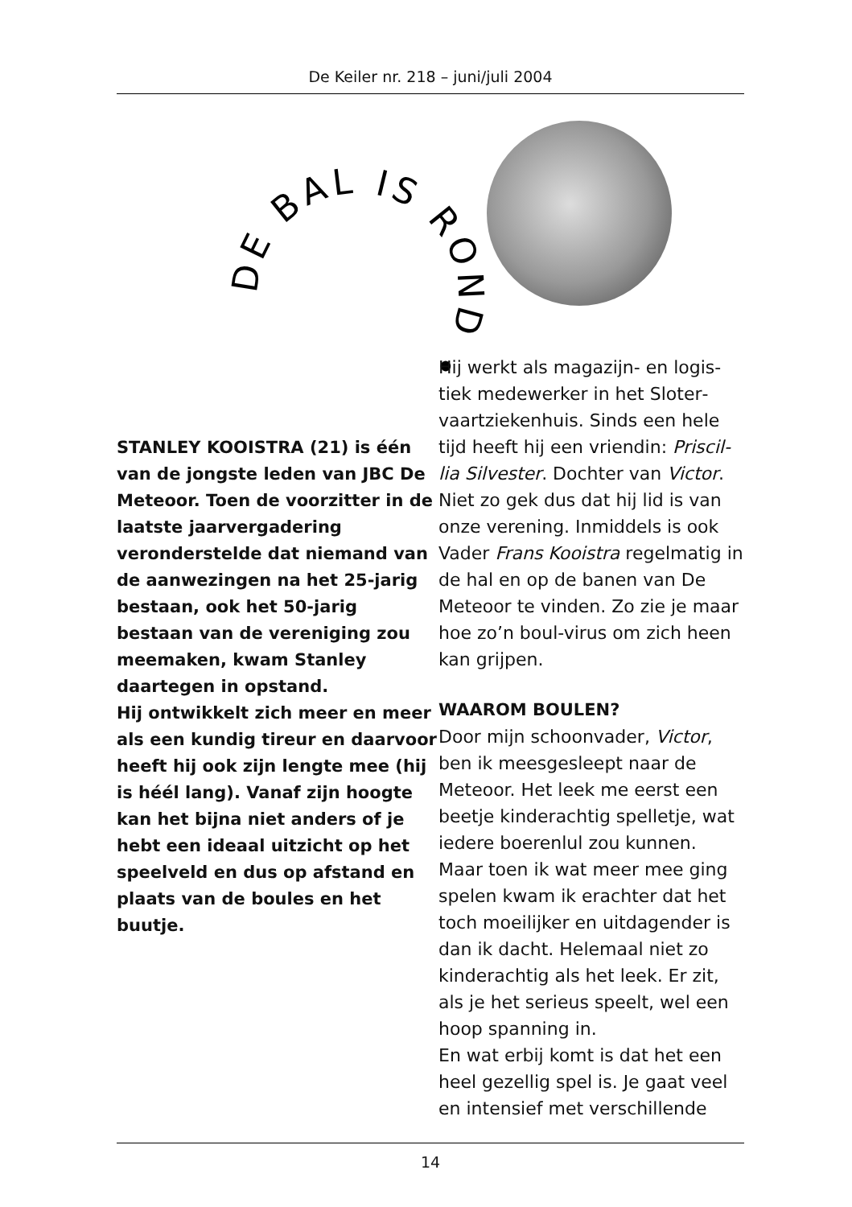De Keiler nr. 218 – juni/juli 2004
DE BAL IS ROND •
STANLEY KOOISTRA (21) is één van de jongste leden van JBC De Meteoor. Toen de voorzitter in de laatste jaarvergadering veronder­stelde dat niemand van de aan­wezingen na het 25-jarig be­staan, ook het 50-jarig bestaan van de vereniging zou meema­ken, kwam Stanley daartegen in opstand.
Hij ontwikkelt zich meer en meer als een kundig tireur en daarvoor heeft hij ook zijn lengte mee (hij is héél lang). Vanaf zijn hoogte kan het bijna niet anders of je hebt een ideaal uitzicht op het speelveld en dus op afstand en plaats van de boules en het buutje.
Hij werkt als magazijn- en logis­tiek medewerker in het Sloter­vaartziekenhuis. Sinds een hele tijd heeft hij een vriendin: Priscil­lia Silvester. Dochter van Victor. Niet zo gek dus dat hij lid is van onze verening. Inmiddels is ook Vader Frans Kooistra regelmatig in de hal en op de banen van De Meteoor te vinden. Zo zie je maar hoe zo’n boul-virus om zich heen kan grijpen.
WAAROM BOULEN?
Door mijn schoonvader, Victor, ben ik meesgesleept naar de Meteoor. Het leek me eerst een beetje kinderachtig spelletje, wat iedere boerenlul zou kunnen. Maar toen ik wat meer mee ging spelen kwam ik erachter dat het toch moeilijker en uitdagender is dan ik dacht. Helemaal niet zo kinderachtig als het leek. Er zit, als je het serieus speelt, wel een hoop spanning in.
En wat erbij komt is dat het een heel gezellig spel is. Je gaat veel en intensief met verschillende
14